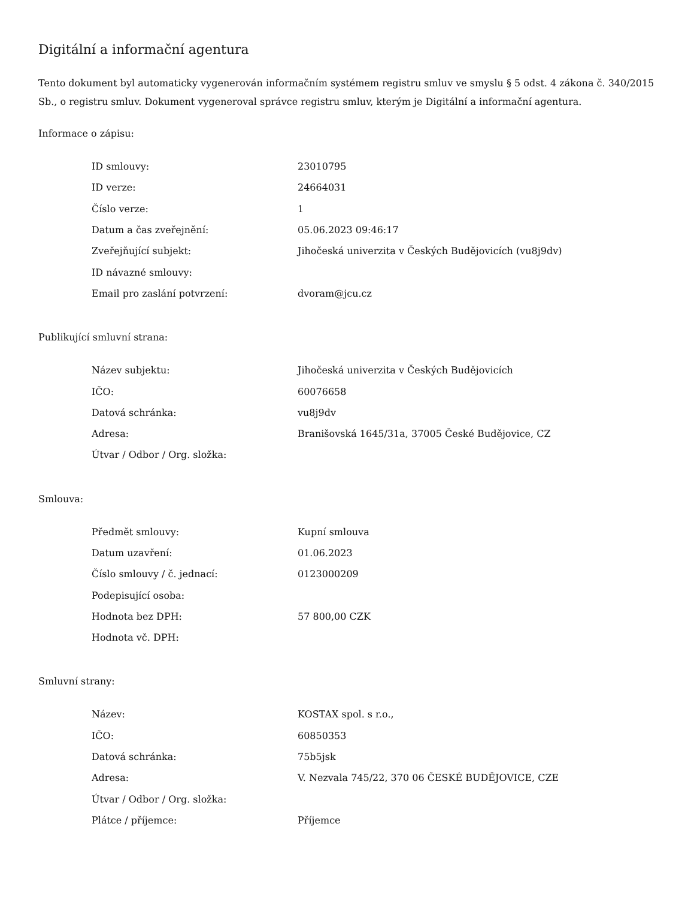Digitální a informační agentura
Tento dokument byl automaticky vygenerován informačním systémem registru smluv ve smyslu § 5 odst. 4 zákona č. 340/2015 Sb., o registru smluv. Dokument vygeneroval správce registru smluv, kterým je Digitální a informační agentura.
Informace o zápisu:
| ID smlouvy: | 23010795 |
| ID verze: | 24664031 |
| Číslo verze: | 1 |
| Datum a čas zveřejnění: | 05.06.2023 09:46:17 |
| Zveřejňující subjekt: | Jihočeská univerzita v Českých Budějovicích (vu8j9dv) |
| ID návazné smlouvy: | |
| Email pro zaslání potvrzení: | dvoram@jcu.cz |
Publikující smluvní strana:
| Název subjektu: | Jihočeská univerzita v Českých Budějovicích |
| IČO: | 60076658 |
| Datová schránka: | vu8j9dv |
| Adresa: | Branišovská 1645/31a, 37005 České Budějovice, CZ |
| Útvar / Odbor / Org. složka: | |
Smlouva:
| Předmět smlouvy: | Kupní smlouva |
| Datum uzavření: | 01.06.2023 |
| Číslo smlouvy / č. jednací: | 0123000209 |
| Podepisující osoba: | |
| Hodnota bez DPH: | 57 800,00 CZK |
| Hodnota vč. DPH: | |
Smluvní strany:
| Název: | KOSTAX spol. s r.o., |
| IČO: | 60850353 |
| Datová schránka: | 75b5jsk |
| Adresa: | V. Nezvala 745/22, 370 06 ČESKÉ BUDĚJOVICE, CZE |
| Útvar / Odbor / Org. složka: | |
| Plátce / příjemce: | Příjemce |